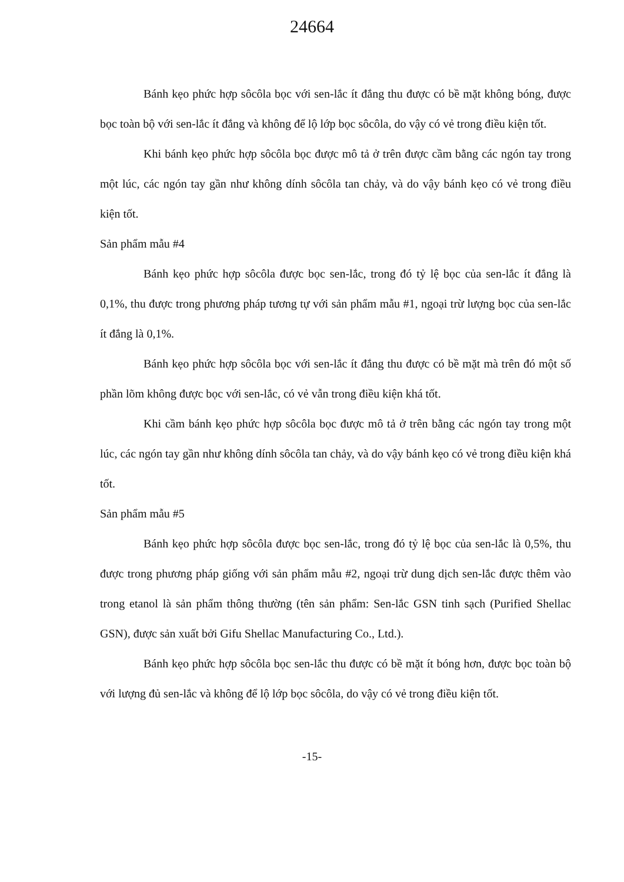24664
Bánh kẹo phức hợp sôcôla bọc với sen-lắc ít đắng thu được có bề mặt không bóng, được bọc toàn bộ với sen-lắc ít đắng và không để lộ lớp bọc sôcôla, do vậy có vẻ trong điều kiện tốt.
Khi bánh kẹo phức hợp sôcôla bọc được mô tả ở trên được cầm bằng các ngón tay trong một lúc, các ngón tay gần như không dính sôcôla tan chảy, và do vậy bánh kẹo có vẻ trong điều kiện tốt.
Sản phẩm mẫu #4
Bánh kẹo phức hợp sôcôla được bọc sen-lắc, trong đó tỷ lệ bọc của sen-lắc ít đắng là 0,1%, thu được trong phương pháp tương tự với sản phẩm mẫu #1, ngoại trừ lượng bọc của sen-lắc ít đắng là 0,1%.
Bánh kẹo phức hợp sôcôla bọc với sen-lắc ít đắng thu được có bề mặt mà trên đó một số phần lõm không được bọc với sen-lắc, có vẻ vẫn trong điều kiện khá tốt.
Khi cầm bánh kẹo phức hợp sôcôla bọc được mô tả ở trên bằng các ngón tay trong một lúc, các ngón tay gần như không dính sôcôla tan chảy, và do vậy bánh kẹo có vẻ trong điều kiện khá tốt.
Sản phẩm mẫu #5
Bánh kẹo phức hợp sôcôla được bọc sen-lắc, trong đó tỷ lệ bọc của sen-lắc là 0,5%, thu được trong phương pháp giống với sản phẩm mẫu #2, ngoại trừ dung dịch sen-lắc được thêm vào trong etanol là sản phẩm thông thường (tên sản phẩm: Sen-lắc GSN tinh sạch (Purified Shellac GSN), được sản xuất bởi Gifu Shellac Manufacturing Co., Ltd.).
Bánh kẹo phức hợp sôcôla bọc sen-lắc thu được có bề mặt ít bóng hơn, được bọc toàn bộ với lượng đủ sen-lắc và không để lộ lớp bọc sôcôla, do vậy có vẻ trong điều kiện tốt.
-15-